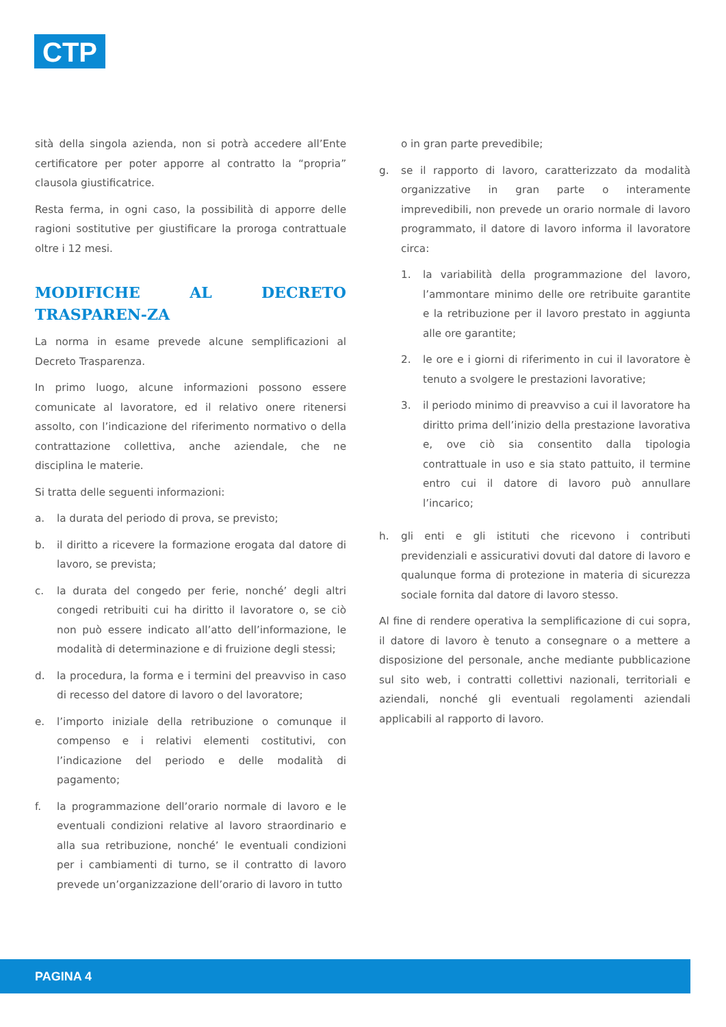CTP
sità della singola azienda, non si potrà accedere all’Ente certificatore per poter apporre al contratto la “propria” clausola giustificatrice.
Resta ferma, in ogni caso, la possibilità di apporre delle ragioni sostitutive per giustificare la proroga contrattuale oltre i 12 mesi.
MODIFICHE AL DECRETO TRASPAREN-ZA
La norma in esame prevede alcune semplificazioni al Decreto Trasparenza.
In primo luogo, alcune informazioni possono essere comunicate al lavoratore, ed il relativo onere ritenersi assolto, con l’indicazione del riferimento normativo o della contrattazione collettiva, anche aziendale, che ne disciplina le materie.
Si tratta delle seguenti informazioni:
a. la durata del periodo di prova, se previsto;
b. il diritto a ricevere la formazione erogata dal datore di lavoro, se prevista;
c. la durata del congedo per ferie, nonché’ degli altri congedi retribuiti cui ha diritto il lavoratore o, se ciò non può essere indicato all’atto dell’informazione, le modalità di determinazione e di fruizione degli stessi;
d. la procedura, la forma e i termini del preavviso in caso di recesso del datore di lavoro o del lavoratore;
e. l’importo iniziale della retribuzione o comunque il compenso e i relativi elementi costitutivi, con l’indicazione del periodo e delle modalità di pagamento;
f. la programmazione dell’orario normale di lavoro e le eventuali condizioni relative al lavoro straordinario e alla sua retribuzione, nonché’ le eventuali condizioni per i cambiamenti di turno, se il contratto di lavoro prevede un’organizzazione dell’orario di lavoro in tutto
o in gran parte prevedibile;
g. se il rapporto di lavoro, caratterizzato da modalità organizzative in gran parte o interamente imprevedibili, non prevede un orario normale di lavoro programmato, il datore di lavoro informa il lavoratore circa:
1. la variabilità della programmazione del lavoro, l’ammontare minimo delle ore retribuite garantite e la retribuzione per il lavoro prestato in aggiunta alle ore garantite;
2. le ore e i giorni di riferimento in cui il lavoratore è tenuto a svolgere le prestazioni lavorative;
3. il periodo minimo di preavviso a cui il lavoratore ha diritto prima dell’inizio della prestazione lavorativa e, ove ciò sia consentito dalla tipologia contrattuale in uso e sia stato pattuito, il termine entro cui il datore di lavoro può annullare l’incarico;
h. gli enti e gli istituti che ricevono i contributi previdenziali e assicurativi dovuti dal datore di lavoro e qualunque forma di protezione in materia di sicurezza sociale fornita dal datore di lavoro stesso.
Al fine di rendere operativa la semplificazione di cui sopra, il datore di lavoro è tenuto a consegnare o a mettere a disposizione del personale, anche mediante pubblicazione sul sito web, i contratti collettivi nazionali, territoriali e aziendali, nonché gli eventuali regolamenti aziendali applicabili al rapporto di lavoro.
PAGINA 4